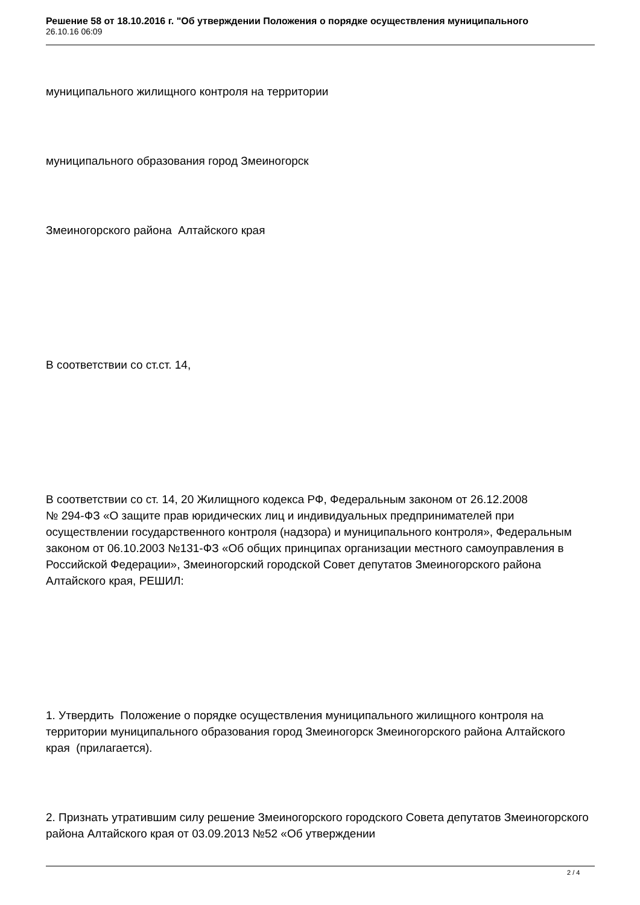Решение 58 от 18.10.2016 г. "Об утверждении Положения о порядке осуществления муниципального
26.10.16 06:09
муниципального жилищного контроля на территории
муниципального образования город Змеиногорск
Змеиногорского района Алтайского края
В соответствии со ст.ст. 14,
В соответствии со ст. 14, 20 Жилищного кодекса РФ, Федеральным законом от 26.12.2008 № 294-ФЗ «О защите прав юридических лиц и индивидуальных предпринимателей при осуществлении государственного контроля (надзора) и муниципального контроля», Федеральным законом от 06.10.2003 №131-ФЗ «Об общих принципах организации местного самоуправления в Российской Федерации», Змеиногорский городской Совет депутатов Змеиногорского района Алтайского края, РЕШИЛ:
1. Утвердить Положение о порядке осуществления муниципального жилищного контроля на территории муниципального образования город Змеиногорск Змеиногорского района Алтайского края (прилагается).
2. Признать утратившим силу решение Змеиногорского городского Совета депутатов Змеиногорского района Алтайского края от 03.09.2013 №52 «Об утверждении
2 / 4